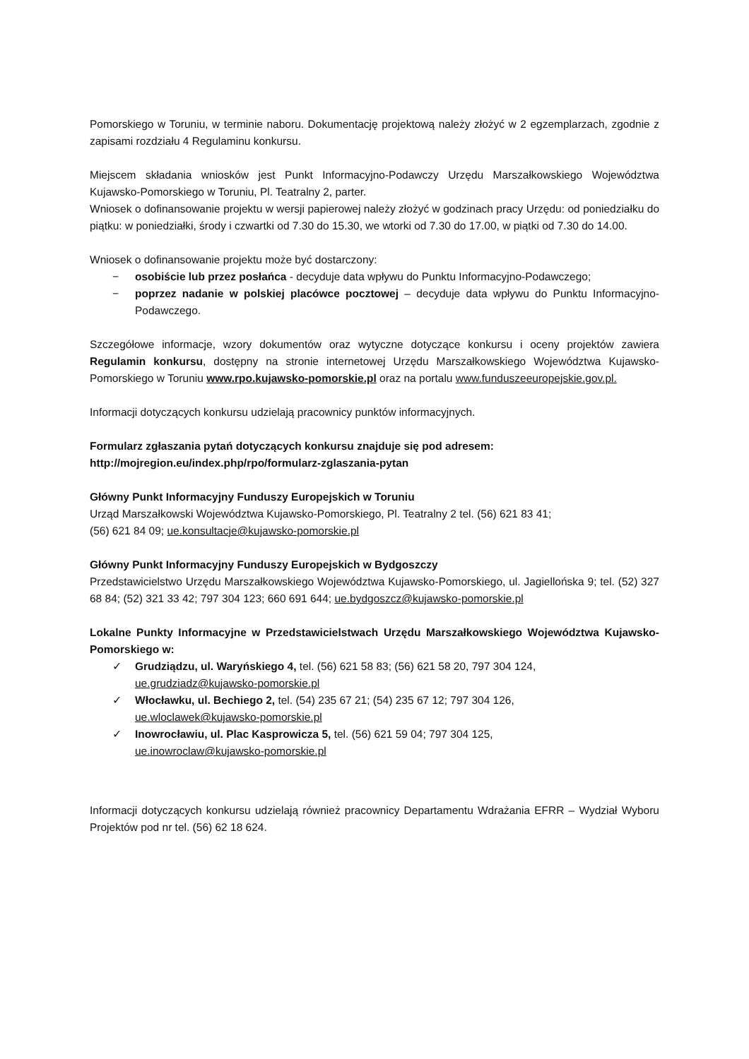Pomorskiego w Toruniu, w terminie naboru. Dokumentację projektową należy złożyć w 2 egzemplarzach, zgodnie z zapisami rozdziału 4 Regulaminu konkursu.
Miejscem składania wniosków jest Punkt Informacyjno-Podawczy Urzędu Marszałkowskiego Województwa Kujawsko-Pomorskiego w Toruniu, Pl. Teatralny 2, parter.
Wniosek o dofinansowanie projektu w wersji papierowej należy złożyć w godzinach pracy Urzędu: od poniedziałku do piątku: w poniedziałki, środy i czwartki od 7.30 do 15.30, we wtorki od 7.30 do 17.00, w piątki od 7.30 do 14.00.
Wniosek o dofinansowanie projektu może być dostarczony:
− osobiście lub przez posłańca - decyduje data wpływu do Punktu Informacyjno-Podawczego;
− poprzez nadanie w polskiej placówce pocztowej – decyduje data wpływu do Punktu Informacyjno-Podawczego.
Szczegółowe informacje, wzory dokumentów oraz wytyczne dotyczące konkursu i oceny projektów zawiera Regulamin konkursu, dostępny na stronie internetowej Urzędu Marszałkowskiego Województwa Kujawsko-Pomorskiego w Toruniu www.rpo.kujawsko-pomorskie.pl oraz na portalu www.funduszeeuropejskie.gov.pl.
Informacji dotyczących konkursu udzielają pracownicy punktów informacyjnych.
Formularz zgłaszania pytań dotyczących konkursu znajduje się pod adresem:
http://mojregion.eu/index.php/rpo/formularz-zglaszania-pytan
Główny Punkt Informacyjny Funduszy Europejskich w Toruniu
Urząd Marszałkowski Województwa Kujawsko-Pomorskiego, Pl. Teatralny 2 tel. (56) 621 83 41;
(56) 621 84 09; ue.konsultacje@kujawsko-pomorskie.pl
Główny Punkt Informacyjny Funduszy Europejskich w Bydgoszczy
Przedstawicielstwo Urzędu Marszałkowskiego Województwa Kujawsko-Pomorskiego, ul. Jagiellońska 9; tel. (52) 327 68 84; (52) 321 33 42; 797 304 123; 660 691 644; ue.bydgoszcz@kujawsko-pomorskie.pl
Lokalne Punkty Informacyjne w Przedstawicielstwach Urzędu Marszałkowskiego Województwa Kujawsko-Pomorskiego w:
✓ Grudziądzu, ul. Waryńskiego 4, tel. (56) 621 58 83; (56) 621 58 20, 797 304 124,
ue.grudziadz@kujawsko-pomorskie.pl
✓ Włocławku, ul. Bechiego 2, tel. (54) 235 67 21; (54) 235 67 12; 797 304 126,
ue.wloclawek@kujawsko-pomorskie.pl
✓ Inowrocławiu, ul. Plac Kasprowicza 5, tel. (56) 621 59 04; 797 304 125,
ue.inowroclaw@kujawsko-pomorskie.pl
Informacji dotyczących konkursu udzielają również pracownicy Departamentu Wdrażania EFRR – Wydział Wyboru Projektów pod nr tel. (56) 62 18 624.